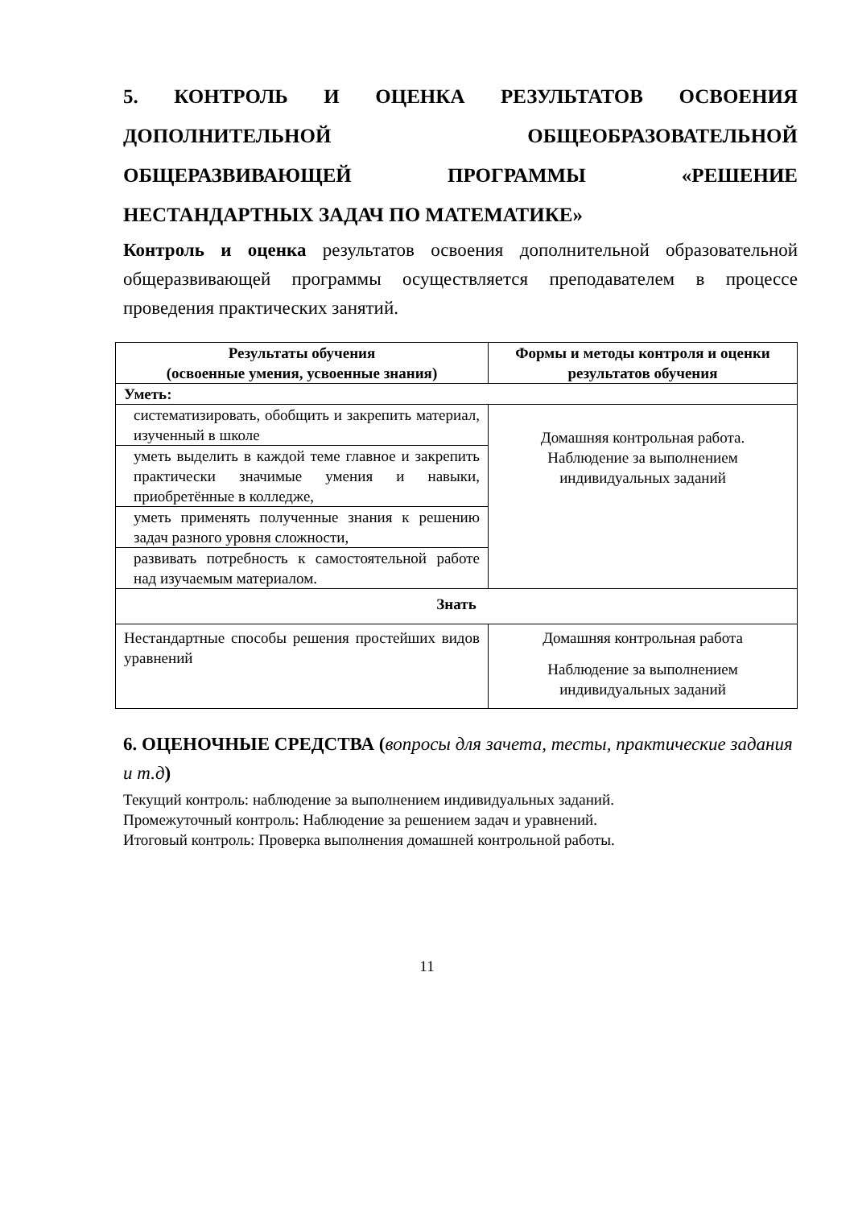5. КОНТРОЛЬ И ОЦЕНКА РЕЗУЛЬТАТОВ ОСВОЕНИЯ ДОПОЛНИТЕЛЬНОЙ ОБЩЕОБРАЗОВАТЕЛЬНОЙ ОБЩЕРАЗВИВАЮЩЕЙ ПРОГРАММЫ «РЕШЕНИЕ НЕСТАНДАРТНЫХ ЗАДАЧ ПО МАТЕМАТИКЕ»
Контроль и оценка результатов освоения дополнительной образовательной общеразвивающей программы осуществляется преподавателем в процессе проведения практических занятий.
| Результаты обучения (освоенные умения, усвоенные знания) | Формы и методы контроля и оценки результатов обучения |
| --- | --- |
| Уметь: | |
| систематизировать, обобщить и закрепить материал, изученный в школе | Домашняя контрольная работа. Наблюдение за выполнением индивидуальных заданий |
| уметь выделить в каждой теме главное и закрепить практически значимые умения и навыки, приобретённые в колледже, | |
| уметь применять полученные знания к решению задач разного уровня сложности, | |
| развивать потребность к самостоятельной работе над изучаемым материалом. | |
| Знать | |
| Нестандартные способы решения простейших видов уравнений | Домашняя контрольная работа Наблюдение за выполнением индивидуальных заданий |
6. ОЦЕНОЧНЫЕ СРЕДСТВА (вопросы для зачета, тесты, практические задания и т.д)
Текущий контроль: наблюдение за выполнением индивидуальных заданий.
Промежуточный контроль: Наблюдение за решением задач и уравнений.
Итоговый контроль: Проверка выполнения домашней контрольной работы.
11